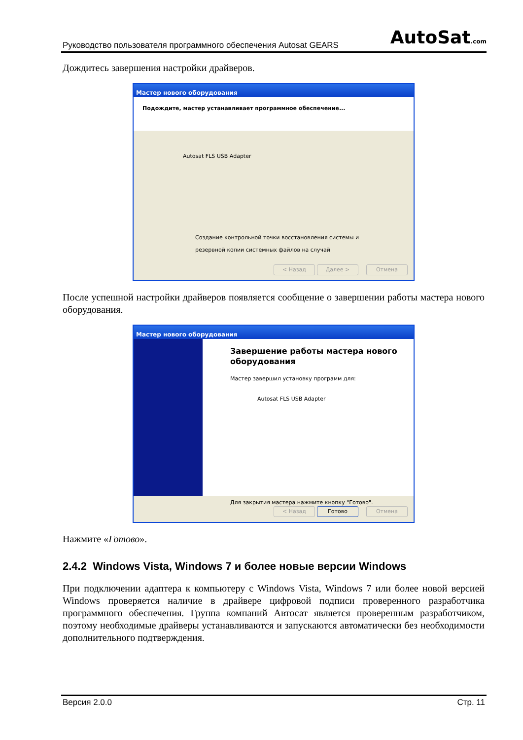Руководство пользователя программного обеспечения Autosat GEARS AutoSat.com
Дождитесь завершения настройки драйверов.
Мастер нового оборудования
Подождите, мастер устанавливает программное обеспечение...
Autosat FLS USB Adapter
Создание контрольной точки восстановления системы и
резервной копии системных файлов на случай
< Назад Далее > Отмена
После успешной настройки драйверов появляется сообщение о завершении работы мастера нового оборудования.
Мастер нового оборудования
Завершение работы мастера нового
оборудования
Мастер завершил установку программ для:
Autosat FLS USB Adapter
Для закрытия мастера нажмите кнопку "Готово".
< Назад Готово Отмена
Нажмите «Готово».
2.4.2 Windows Vista, Windows 7 и более новые версии Windows
При подключении адаптера к компьютеру с Windows Vista, Windows 7 или более новой версией Windows проверяется наличие в драйвере цифровой подписи проверенного разработчика программного обеспечения. Группа компаний Автосат является проверенным разработчиком, поэтому необходимые драйверы устанавливаются и запускаются автоматически без необходимости дополнительного подтверждения.
Версия 2.0.0 Стр. 11